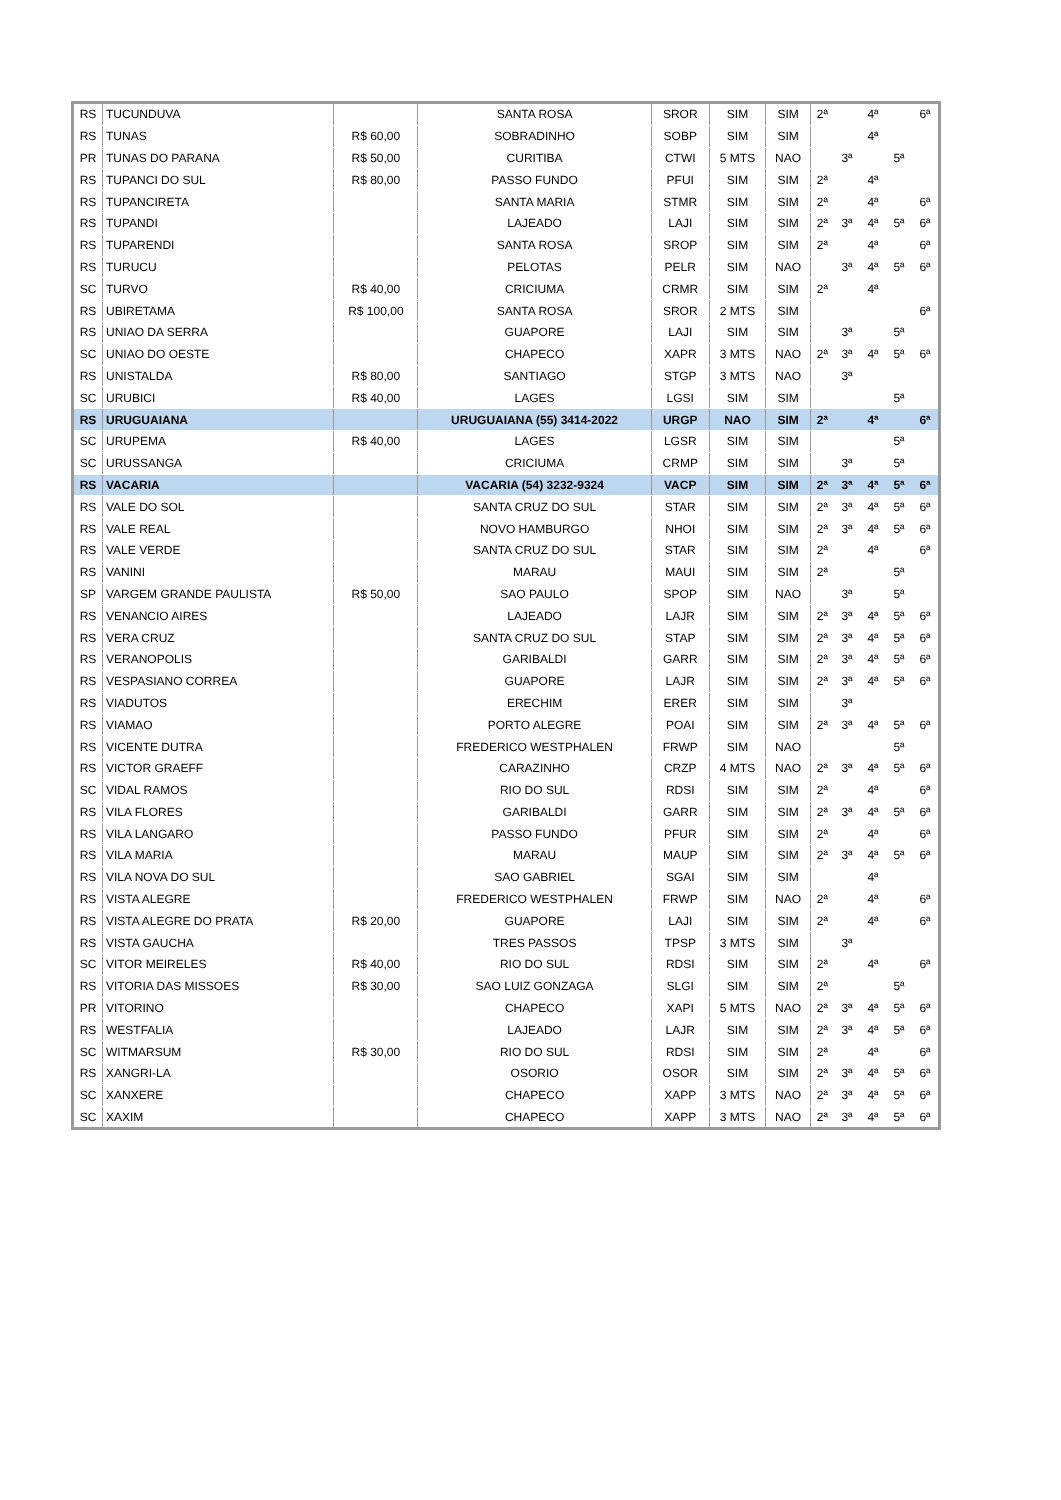| RS | TUCUNDUVA | | SANTA ROSA | SROR | SIM | SIM | 2ª | | 4ª | | 6ª |
| RS | TUNAS | R$ 60,00 | SOBRADINHO | SOBP | SIM | SIM | | | 4ª | | |
| PR | TUNAS DO PARANA | R$ 50,00 | CURITIBA | CTWI | 5 MTS | NAO | | 3ª | | 5ª | |
| RS | TUPANCI DO SUL | R$ 80,00 | PASSO FUNDO | PFUI | SIM | SIM | 2ª | | 4ª | | |
| RS | TUPANCIRETA | | SANTA MARIA | STMR | SIM | SIM | 2ª | | 4ª | | 6ª |
| RS | TUPANDI | | LAJEADO | LAJI | SIM | SIM | 2ª | 3ª | 4ª | 5ª | 6ª |
| RS | TUPARENDI | | SANTA ROSA | SROP | SIM | SIM | 2ª | | 4ª | | 6ª |
| RS | TURUCU | | PELOTAS | PELR | SIM | NAO | | 3ª | 4ª | 5ª | 6ª |
| SC | TURVO | R$ 40,00 | CRICIUMA | CRMR | SIM | SIM | 2ª | | 4ª | | |
| RS | UBIRETAMA | R$ 100,00 | SANTA ROSA | SROR | 2 MTS | SIM | | | | | 6ª |
| RS | UNIAO DA SERRA | | GUAPORE | LAJI | SIM | SIM | | 3ª | | 5ª | |
| SC | UNIAO DO OESTE | | CHAPECO | XAPR | 3 MTS | NAO | 2ª | 3ª | 4ª | 5ª | 6ª |
| RS | UNISTALDA | R$ 80,00 | SANTIAGO | STGP | 3 MTS | NAO | | 3ª | | | |
| SC | URUBICI | R$ 40,00 | LAGES | LGSI | SIM | SIM | | | | 5ª | |
| RS | URUGUAIANA | | URUGUAIANA (55) 3414-2022 | URGP | NAO | SIM | 2ª | | 4ª | | 6ª |
| SC | URUPEMA | R$ 40,00 | LAGES | LGSR | SIM | SIM | | | | 5ª | |
| SC | URUSSANGA | | CRICIUMA | CRMP | SIM | SIM | | 3ª | | 5ª | |
| RS | VACARIA | | VACARIA (54) 3232-9324 | VACP | SIM | SIM | 2ª | 3ª | 4ª | 5ª | 6ª |
| RS | VALE DO SOL | | SANTA CRUZ DO SUL | STAR | SIM | SIM | 2ª | 3ª | 4ª | 5ª | 6ª |
| RS | VALE REAL | | NOVO HAMBURGO | NHOI | SIM | SIM | 2ª | 3ª | 4ª | 5ª | 6ª |
| RS | VALE VERDE | | SANTA CRUZ DO SUL | STAR | SIM | SIM | 2ª | | 4ª | | 6ª |
| RS | VANINI | | MARAU | MAUI | SIM | SIM | 2ª | | | 5ª | |
| SP | VARGEM GRANDE PAULISTA | R$ 50,00 | SAO PAULO | SPOP | SIM | NAO | | 3ª | | 5ª | |
| RS | VENANCIO AIRES | | LAJEADO | LAJR | SIM | SIM | 2ª | 3ª | 4ª | 5ª | 6ª |
| RS | VERA CRUZ | | SANTA CRUZ DO SUL | STAP | SIM | SIM | 2ª | 3ª | 4ª | 5ª | 6ª |
| RS | VERANOPOLIS | | GARIBALDI | GARR | SIM | SIM | 2ª | 3ª | 4ª | 5ª | 6ª |
| RS | VESPASIANO CORREA | | GUAPORE | LAJR | SIM | SIM | 2ª | 3ª | 4ª | 5ª | 6ª |
| RS | VIADUTOS | | ERECHIM | ERER | SIM | SIM | | 3ª | | | |
| RS | VIAMAO | | PORTO ALEGRE | POAI | SIM | SIM | 2ª | 3ª | 4ª | 5ª | 6ª |
| RS | VICENTE DUTRA | | FREDERICO WESTPHALEN | FRWP | SIM | NAO | | | | 5ª | |
| RS | VICTOR GRAEFF | | CARAZINHO | CRZP | 4 MTS | NAO | 2ª | 3ª | 4ª | 5ª | 6ª |
| SC | VIDAL RAMOS | | RIO DO SUL | RDSI | SIM | SIM | 2ª | | 4ª | | 6ª |
| RS | VILA FLORES | | GARIBALDI | GARR | SIM | SIM | 2ª | 3ª | 4ª | 5ª | 6ª |
| RS | VILA LANGARO | | PASSO FUNDO | PFUR | SIM | SIM | 2ª | | 4ª | | 6ª |
| RS | VILA MARIA | | MARAU | MAUP | SIM | SIM | 2ª | 3ª | 4ª | 5ª | 6ª |
| RS | VILA NOVA DO SUL | | SAO GABRIEL | SGAI | SIM | SIM | | | 4ª | | |
| RS | VISTA ALEGRE | | FREDERICO WESTPHALEN | FRWP | SIM | NAO | 2ª | | 4ª | | 6ª |
| RS | VISTA ALEGRE DO PRATA | R$ 20,00 | GUAPORE | LAJI | SIM | SIM | 2ª | | 4ª | | 6ª |
| RS | VISTA GAUCHA | | TRES PASSOS | TPSP | 3 MTS | SIM | | 3ª | | | |
| SC | VITOR MEIRELES | R$ 40,00 | RIO DO SUL | RDSI | SIM | SIM | 2ª | | 4ª | | 6ª |
| RS | VITORIA DAS MISSOES | R$ 30,00 | SAO LUIZ GONZAGA | SLGI | SIM | SIM | 2ª | | | 5ª | |
| PR | VITORINO | | CHAPECO | XAPI | 5 MTS | NAO | 2ª | 3ª | 4ª | 5ª | 6ª |
| RS | WESTFALIA | | LAJEADO | LAJR | SIM | SIM | 2ª | 3ª | 4ª | 5ª | 6ª |
| SC | WITMARSUM | R$ 30,00 | RIO DO SUL | RDSI | SIM | SIM | 2ª | | 4ª | | 6ª |
| RS | XANGRI-LA | | OSORIO | OSOR | SIM | SIM | 2ª | 3ª | 4ª | 5ª | 6ª |
| SC | XANXERE | | CHAPECO | XAPP | 3 MTS | NAO | 2ª | 3ª | 4ª | 5ª | 6ª |
| SC | XAXIM | | CHAPECO | XAPP | 3 MTS | NAO | 2ª | 3ª | 4ª | 5ª | 6ª |